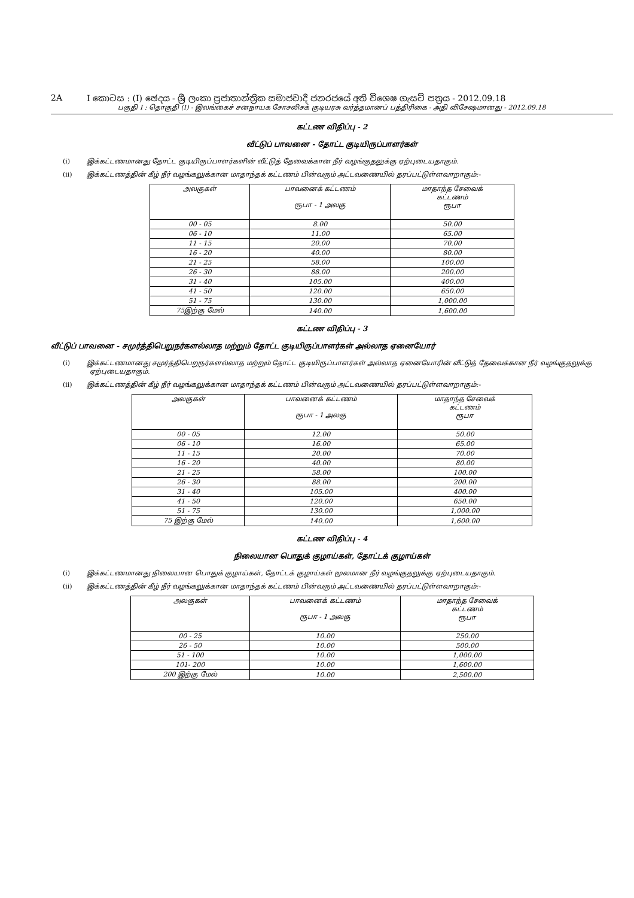2A I කොටස : (I) ඡෙදය - ශ්‍රී ලංකා ප්‍රජාතාන්ත්‍රික සමාජවාදී ජනරජයේ අති විශෙෂ ගැසට් පත්‍රය - 2012.09.18
பகுதி I : தொகுதி (I) - இலங்கைச் சனநாயக சோசலிசக் குடியரசு வர்த்தமானப் பத்திரிகை - அதி விசேஷமானது - 2012.09.18
கட்டண விதிப்பு - 2
வீட்டுப் பாவனை - தோட்ட குடியிருப்பாளர்கள்
(i) இக்கட்டணமானது தோட்ட குடியிருப்பாளர்களின் வீட்டுத் தேவைக்கான நீர் வழங்குதலுக்கு ஏற்புடையதாகும்.
(ii) இக்கட்டணத்தின் கீழ் நீர் வழங்கலுக்கான மாதாந்தக் கட்டணம் பின்வரும் அட்டவணையில் தரப்பட்டுள்ளவாறாகும்:-
| அலகுகள் | பாவனைக் கட்டணம் ரூபா - 1 அலகு | மாதாந்த சேவைக் கட்டணம் ரூபா |
| --- | --- | --- |
| 00 - 05 | 8.00 | 50.00 |
| 06 - 10 | 11.00 | 65.00 |
| 11 - 15 | 20.00 | 70.00 |
| 16 - 20 | 40.00 | 80.00 |
| 21 - 25 | 58.00 | 100.00 |
| 26 - 30 | 88.00 | 200.00 |
| 31 - 40 | 105.00 | 400.00 |
| 41 - 50 | 120.00 | 650.00 |
| 51 - 75 | 130.00 | 1,000.00 |
| 75இற்கு மேல் | 140.00 | 1,600.00 |
கட்டண விதிப்பு - 3
வீட்டுப் பாவனை - சமுர்த்திபெறுநர்களல்லாத மற்றும் தோட்ட குடியிருப்பாளர்கள் அல்லாத ஏனையோர்
(i) இக்கட்டணமானது சமுர்த்திபெறுநர்களல்லாத மற்றும் தோட்ட குடியிருப்பாளர்கள் அல்லாத ஏனையோரின் வீட்டுத் தேவைக்கான நீர் வழங்குதலுக்கு ஏற்புடையதாகும்.
(ii) இக்கட்டணத்தின் கீழ் நீர் வழங்கலுக்கான மாதாந்தக் கட்டணம் பின்வரும் அட்டவணையில் தரப்பட்டுள்ளவாறாகும்:-
| அலகுகள் | பாவனைக் கட்டணம் ரூபா - 1 அலகு | மாதாந்த சேவைக் கட்டணம் ரூபா |
| --- | --- | --- |
| 00 - 05 | 12.00 | 50.00 |
| 06 - 10 | 16.00 | 65.00 |
| 11 - 15 | 20.00 | 70.00 |
| 16 - 20 | 40.00 | 80.00 |
| 21 - 25 | 58.00 | 100.00 |
| 26 - 30 | 88.00 | 200.00 |
| 31 - 40 | 105.00 | 400.00 |
| 41 - 50 | 120.00 | 650.00 |
| 51 - 75 | 130.00 | 1,000.00 |
| 75 இற்கு மேல் | 140.00 | 1,600.00 |
கட்டண விதிப்பு - 4
நிலையான பொதுக் குழாய்கள், தோட்டக் குழாய்கள்
(i) இக்கட்டணமானது நிலையான பொதுக் குழாய்கள், தோட்டக் குழாய்கள் மூலமான நீர் வழங்குதலுக்கு ஏற்புடையதாகும்.
(ii) இக்கட்டணத்தின் கீழ் நீர் வழங்கலுக்கான மாதாந்தக் கட்டணம் பின்வரும் அட்டவணையில் தரப்பட்டுள்ளவாறாகும்:-
| அலகுகள் | பாவனைக் கட்டணம் ரூபா - 1 அலகு | மாதாந்த சேவைக் கட்டணம் ரூபா |
| --- | --- | --- |
| 00 - 25 | 10.00 | 250.00 |
| 26 - 50 | 10.00 | 500.00 |
| 51 - 100 | 10.00 | 1,000.00 |
| 101- 200 | 10.00 | 1,600.00 |
| 200 இற்கு மேல் | 10.00 | 2,500.00 |